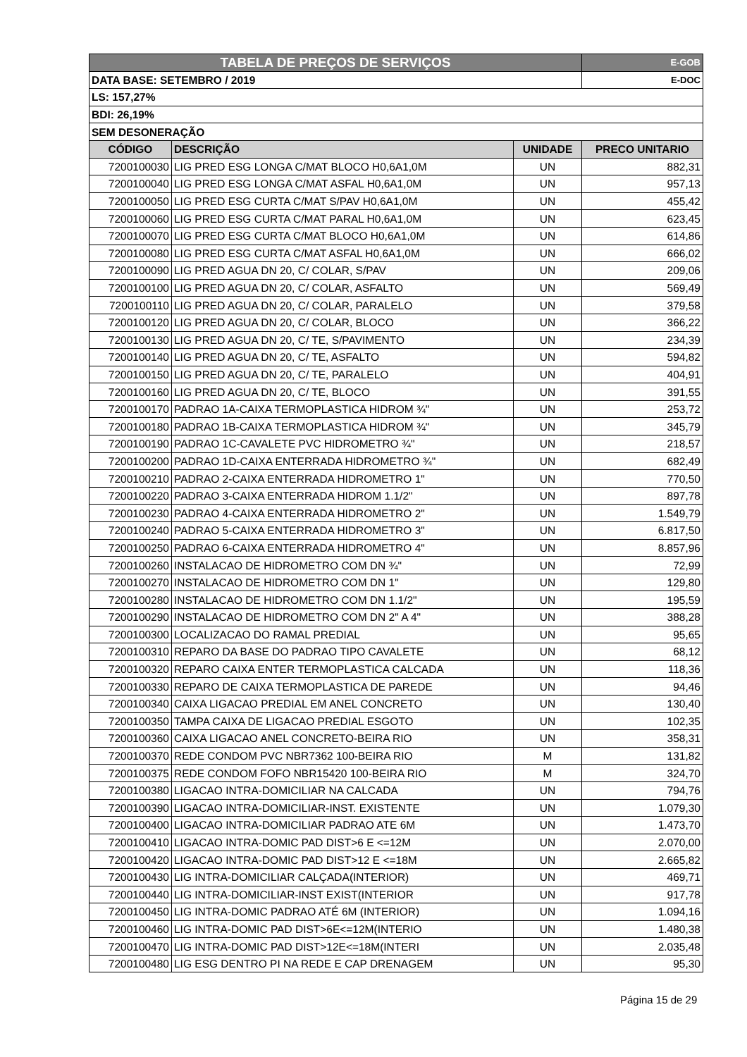| TABELA DE PREÇOS DE SERVIÇOS | | | E-GOB |
| DATA BASE: SETEMBRO / 2019 | | | E-DOC |
| LS: 157,27% | | | |
| BDI: 26,19% | | | |
| SEM DESONERAÇÃO | | | |
| CÓDIGO | DESCRIÇÃO | UNIDADE | PRECO UNITARIO |
| 7200100030 | LIG PRED ESG LONGA C/MAT BLOCO H0,6A1,0M | UN | 882,31 |
| 7200100040 | LIG PRED ESG LONGA C/MAT ASFAL H0,6A1,0M | UN | 957,13 |
| 7200100050 | LIG PRED ESG CURTA C/MAT S/PAV H0,6A1,0M | UN | 455,42 |
| 7200100060 | LIG PRED ESG CURTA C/MAT PARAL H0,6A1,0M | UN | 623,45 |
| 7200100070 | LIG PRED ESG CURTA C/MAT BLOCO H0,6A1,0M | UN | 614,86 |
| 7200100080 | LIG PRED ESG CURTA C/MAT ASFAL H0,6A1,0M | UN | 666,02 |
| 7200100090 | LIG PRED AGUA DN 20, C/ COLAR, S/PAV | UN | 209,06 |
| 7200100100 | LIG PRED AGUA DN 20, C/ COLAR, ASFALTO | UN | 569,49 |
| 7200100110 | LIG PRED AGUA DN 20, C/ COLAR, PARALELO | UN | 379,58 |
| 7200100120 | LIG PRED AGUA DN 20, C/ COLAR, BLOCO | UN | 366,22 |
| 7200100130 | LIG PRED AGUA DN 20, C/ TE, S/PAVIMENTO | UN | 234,39 |
| 7200100140 | LIG PRED AGUA DN 20, C/ TE, ASFALTO | UN | 594,82 |
| 7200100150 | LIG PRED AGUA DN 20, C/ TE, PARALELO | UN | 404,91 |
| 7200100160 | LIG PRED AGUA DN 20, C/ TE, BLOCO | UN | 391,55 |
| 7200100170 | PADRAO 1A-CAIXA TERMOPLASTICA HIDROM ¾" | UN | 253,72 |
| 7200100180 | PADRAO 1B-CAIXA TERMOPLASTICA HIDROM ¾" | UN | 345,79 |
| 7200100190 | PADRAO 1C-CAVALETE PVC HIDROMETRO ¾" | UN | 218,57 |
| 7200100200 | PADRAO 1D-CAIXA ENTERRADA HIDROMETRO ¾" | UN | 682,49 |
| 7200100210 | PADRAO 2-CAIXA ENTERRADA HIDROMETRO 1" | UN | 770,50 |
| 7200100220 | PADRAO 3-CAIXA ENTERRADA HIDROM 1.1/2" | UN | 897,78 |
| 7200100230 | PADRAO 4-CAIXA ENTERRADA HIDROMETRO 2" | UN | 1.549,79 |
| 7200100240 | PADRAO 5-CAIXA ENTERRADA HIDROMETRO 3" | UN | 6.817,50 |
| 7200100250 | PADRAO 6-CAIXA ENTERRADA HIDROMETRO 4" | UN | 8.857,96 |
| 7200100260 | INSTALACAO DE HIDROMETRO COM DN ¾" | UN | 72,99 |
| 7200100270 | INSTALACAO DE HIDROMETRO COM DN 1" | UN | 129,80 |
| 7200100280 | INSTALACAO DE HIDROMETRO COM DN 1.1/2" | UN | 195,59 |
| 7200100290 | INSTALACAO DE HIDROMETRO COM DN 2" A 4" | UN | 388,28 |
| 7200100300 | LOCALIZACAO DO RAMAL PREDIAL | UN | 95,65 |
| 7200100310 | REPARO DA BASE DO PADRAO TIPO CAVALETE | UN | 68,12 |
| 7200100320 | REPARO CAIXA ENTER TERMOPLASTICA CALCADA | UN | 118,36 |
| 7200100330 | REPARO DE CAIXA TERMOPLASTICA DE PAREDE | UN | 94,46 |
| 7200100340 | CAIXA LIGACAO PREDIAL EM ANEL CONCRETO | UN | 130,40 |
| 7200100350 | TAMPA CAIXA DE LIGACAO PREDIAL ESGOTO | UN | 102,35 |
| 7200100360 | CAIXA LIGACAO ANEL CONCRETO-BEIRA RIO | UN | 358,31 |
| 7200100370 | REDE CONDOM PVC NBR7362 100-BEIRA RIO | M | 131,82 |
| 7200100375 | REDE CONDOM FOFO NBR15420 100-BEIRA RIO | M | 324,70 |
| 7200100380 | LIGACAO INTRA-DOMICILIAR NA CALCADA | UN | 794,76 |
| 7200100390 | LIGACAO INTRA-DOMICILIAR-INST. EXISTENTE | UN | 1.079,30 |
| 7200100400 | LIGACAO INTRA-DOMICILIAR PADRAO ATE 6M | UN | 1.473,70 |
| 7200100410 | LIGACAO INTRA-DOMIC PAD DIST>6 E <=12M | UN | 2.070,00 |
| 7200100420 | LIGACAO INTRA-DOMIC PAD DIST>12 E <=18M | UN | 2.665,82 |
| 7200100430 | LIG INTRA-DOMICILIAR CALÇADA(INTERIOR) | UN | 469,71 |
| 7200100440 | LIG INTRA-DOMICILIAR-INST EXIST(INTERIOR | UN | 917,78 |
| 7200100450 | LIG INTRA-DOMIC PADRAO ATÉ 6M (INTERIOR) | UN | 1.094,16 |
| 7200100460 | LIG INTRA-DOMIC PAD DIST>6E<=12M(INTERIO | UN | 1.480,38 |
| 7200100470 | LIG INTRA-DOMIC PAD DIST>12E<=18M(INTERI | UN | 2.035,48 |
| 7200100480 | LIG ESG DENTRO PI NA REDE E CAP DRENAGEM | UN | 95,30 |
Página 15 de 29